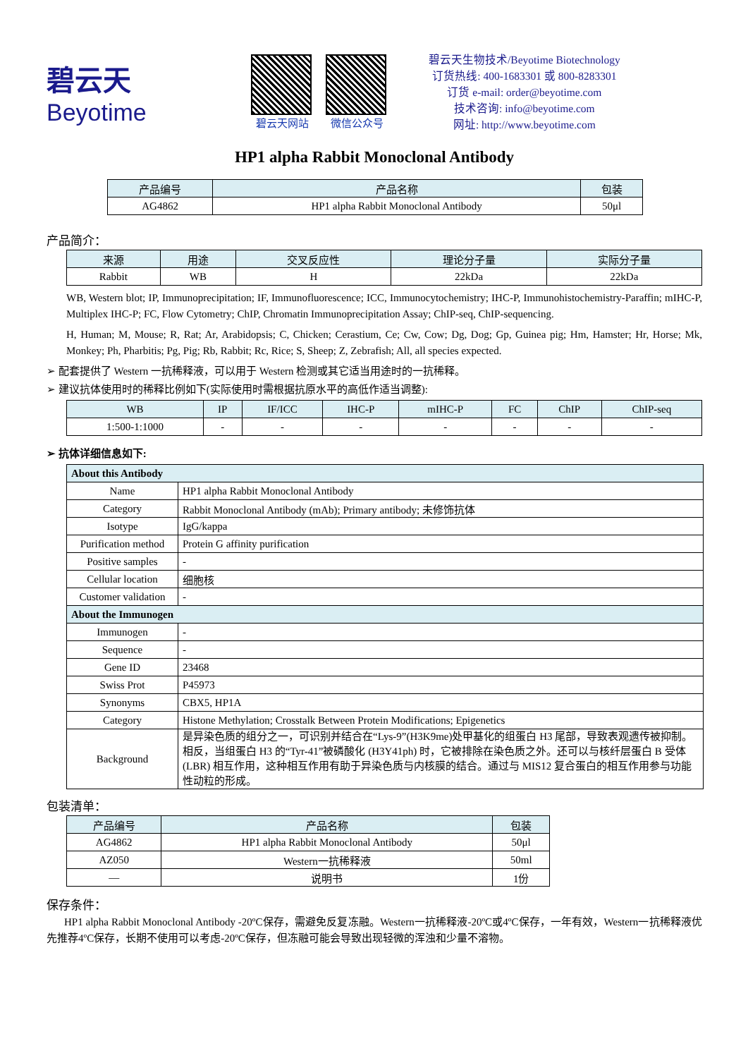碧云天
Beyotime
碧云天网站 微信公众号
碧云天生物技术/Beyotime Biotechnology
订货热线: 400-1683301 或 800-8283301
订货 e-mail: order@beyotime.com
技术咨询: info@beyotime.com
网址: http://www.beyotime.com
HP1 alpha Rabbit Monoclonal Antibody
| 产品编号 | 产品名称 | 包装 |
| --- | --- | --- |
| AG4862 | HP1 alpha Rabbit Monoclonal Antibody | 50μl |
产品简介：
| 来源 | 用途 | 交叉反应性 | 理论分子量 | 实际分子量 |
| --- | --- | --- | --- | --- |
| Rabbit | WB | H | 22kDa | 22kDa |
WB, Western blot; IP, Immunoprecipitation; IF, Immunofluorescence; ICC, Immunocytochemistry; IHC-P, Immunohistochemistry-Paraffin; mIHC-P, Multiplex IHC-P; FC, Flow Cytometry; ChIP, Chromatin Immunoprecipitation Assay; ChIP-seq, ChIP-sequencing.
H, Human; M, Mouse; R, Rat; Ar, Arabidopsis; C, Chicken; Cerastium, Ce; Cw, Cow; Dg, Dog; Gp, Guinea pig; Hm, Hamster; Hr, Horse; Mk, Monkey; Ph, Pharbitis; Pg, Pig; Rb, Rabbit; Rc, Rice; S, Sheep; Z, Zebrafish; All, all species expected.
➢ 配套提供了 Western 一抗稀释液，可以用于 Western 检测或其它适当用途时的一抗稀释。
➢ 建议抗体使用时的稀释比例如下(实际使用时需根据抗原水平的高低作适当调整):
| WB | IP | IF/ICC | IHC-P | mIHC-P | FC | ChIP | ChIP-seq |
| --- | --- | --- | --- | --- | --- | --- | --- |
| 1:500-1:1000 | - | - | - | - | - | - | - |
➢ 抗体详细信息如下:
| About this Antibody | |
| Name | HP1 alpha Rabbit Monoclonal Antibody |
| Category | Rabbit Monoclonal Antibody (mAb); Primary antibody; 未修饰抗体 |
| Isotype | IgG/kappa |
| Purification method | Protein G affinity purification |
| Positive samples | - |
| Cellular location | 细胞核 |
| Customer validation | - |
| About the Immunogen | |
| Immunogen | - |
| Sequence | - |
| Gene ID | 23468 |
| Swiss Prot | P45973 |
| Synonyms | CBX5, HP1A |
| Category | Histone Methylation; Crosstalk Between Protein Modifications; Epigenetics |
| Background | 是异染色质的组分之一，可识别并结合在“Lys-9”(H3K9me)处甲基化的组蛋白 H3 尾部，导致表观遗传被抑制。相反，当组蛋白 H3 的“Tyr-41”被磷酸化 (H3Y41ph) 时，它被排除在染色质之外。还可以与核纤层蛋白 B 受体 (LBR) 相互作用，这种相互作用有助于异染色质与内核膜的结合。通过与 MIS12 复合蛋白的相互作用参与功能性动粒的形成。 |
包装清单：
| 产品编号 | 产品名称 | 包装 |
| --- | --- | --- |
| AG4862 | HP1 alpha Rabbit Monoclonal Antibody | 50μl |
| AZ050 | Western一抗稀释液 | 50ml |
| — | 说明书 | 1份 |
保存条件：
HP1 alpha Rabbit Monoclonal Antibody -20ºC保存，需避免反复冻融。Western一抗稀释液-20ºC或4ºC保存，一年有效，Western一抗稀释液优先推荐4ºC保存，长期不使用可以考虑-20ºC保存，但冻融可能会导致出现轻微的浑浊和少量不溶物。